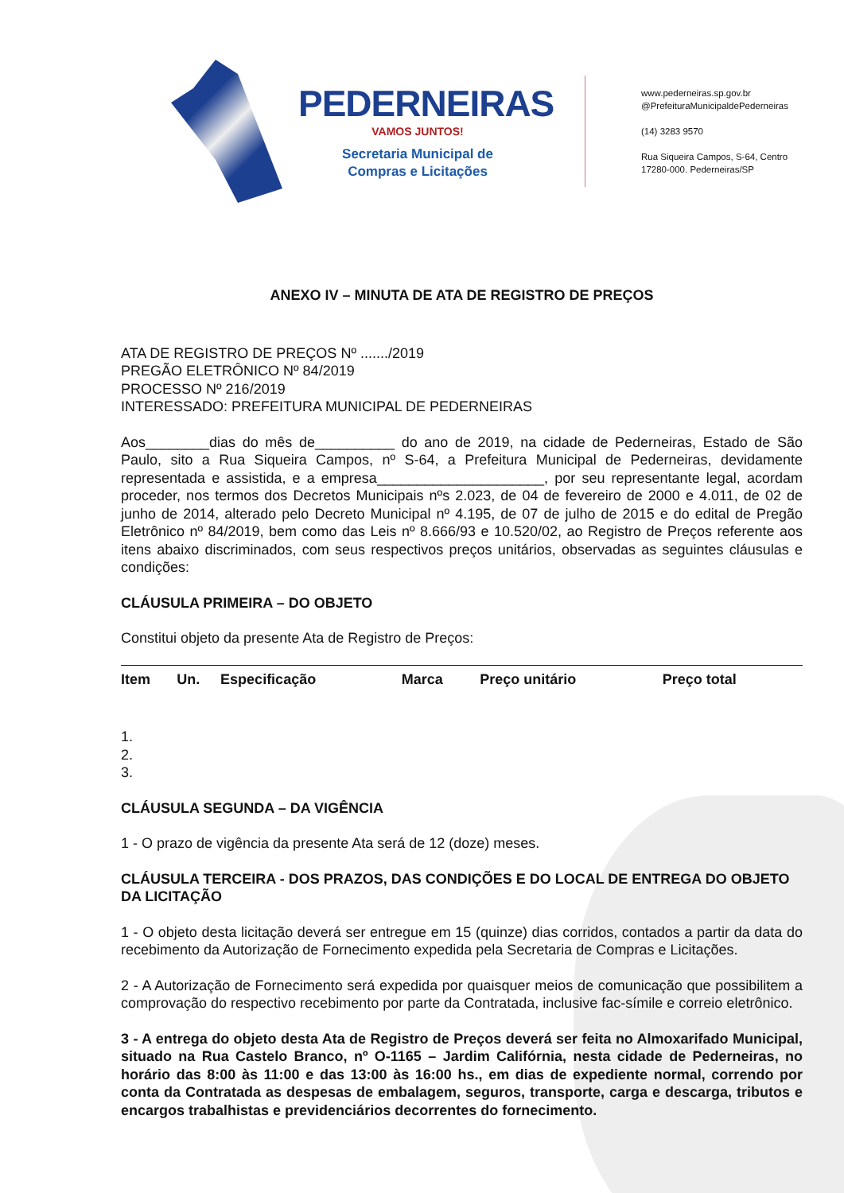PEDERNEIRAS
VAMOS JUNTOS!
Secretaria Municipal de
Compras e Licitações
www.pederneiras.sp.gov.br
@PrefeituraMunicipaldePederneiras
(14) 3283 9570
Rua Siqueira Campos, S-64, Centro
17280-000. Pederneiras/SP
ANEXO IV – MINUTA DE ATA DE REGISTRO DE PREÇOS
ATA DE REGISTRO DE PREÇOS Nº ......./2019
PREGÃO ELETRÔNICO Nº 84/2019
PROCESSO Nº 216/2019
INTERESSADO: PREFEITURA MUNICIPAL DE PEDERNEIRAS
Aos________dias do mês de__________ do ano de 2019, na cidade de Pederneiras, Estado de São Paulo, sito a Rua Siqueira Campos, nº S-64, a Prefeitura Municipal de Pederneiras, devidamente representada e assistida, e a empresa_____________________, por seu representante legal, acordam proceder, nos termos dos Decretos Municipais nºs 2.023, de 04 de fevereiro de 2000 e 4.011, de 02 de junho de 2014, alterado pelo Decreto Municipal nº 4.195, de 07 de julho de 2015 e do edital de Pregão Eletrônico nº 84/2019, bem como das Leis nº 8.666/93 e 10.520/02, ao Registro de Preços referente aos itens abaixo discriminados, com seus respectivos preços unitários, observadas as seguintes cláusulas e condições:
CLÁUSULA PRIMEIRA – DO OBJETO
Constitui objeto da presente Ata de Registro de Preços:
| Item | Un. | Especificação | Marca | Preço unitário | Preço total |
| --- | --- | --- | --- | --- | --- |
1.
2.
3.
CLÁUSULA SEGUNDA – DA VIGÊNCIA
1 - O prazo de vigência da presente Ata será de 12 (doze) meses.
CLÁUSULA TERCEIRA - DOS PRAZOS, DAS CONDIÇÕES E DO LOCAL DE ENTREGA DO OBJETO DA LICITAÇÃO
1 - O objeto desta licitação deverá ser entregue em 15 (quinze) dias corridos, contados a partir da data do recebimento da Autorização de Fornecimento expedida pela Secretaria de Compras e Licitações.
2 - A Autorização de Fornecimento será expedida por quaisquer meios de comunicação que possibilitem a comprovação do respectivo recebimento por parte da Contratada, inclusive fac-símile e correio eletrônico.
3 - A entrega do objeto desta Ata de Registro de Preços deverá ser feita no Almoxarifado Municipal, situado na Rua Castelo Branco, nº O-1165 – Jardim Califórnia, nesta cidade de Pederneiras, no horário das 8:00 às 11:00 e das 13:00 às 16:00 hs., em dias de expediente normal, correndo por conta da Contratada as despesas de embalagem, seguros, transporte, carga e descarga, tributos e encargos trabalhistas e previdenciários decorrentes do fornecimento.